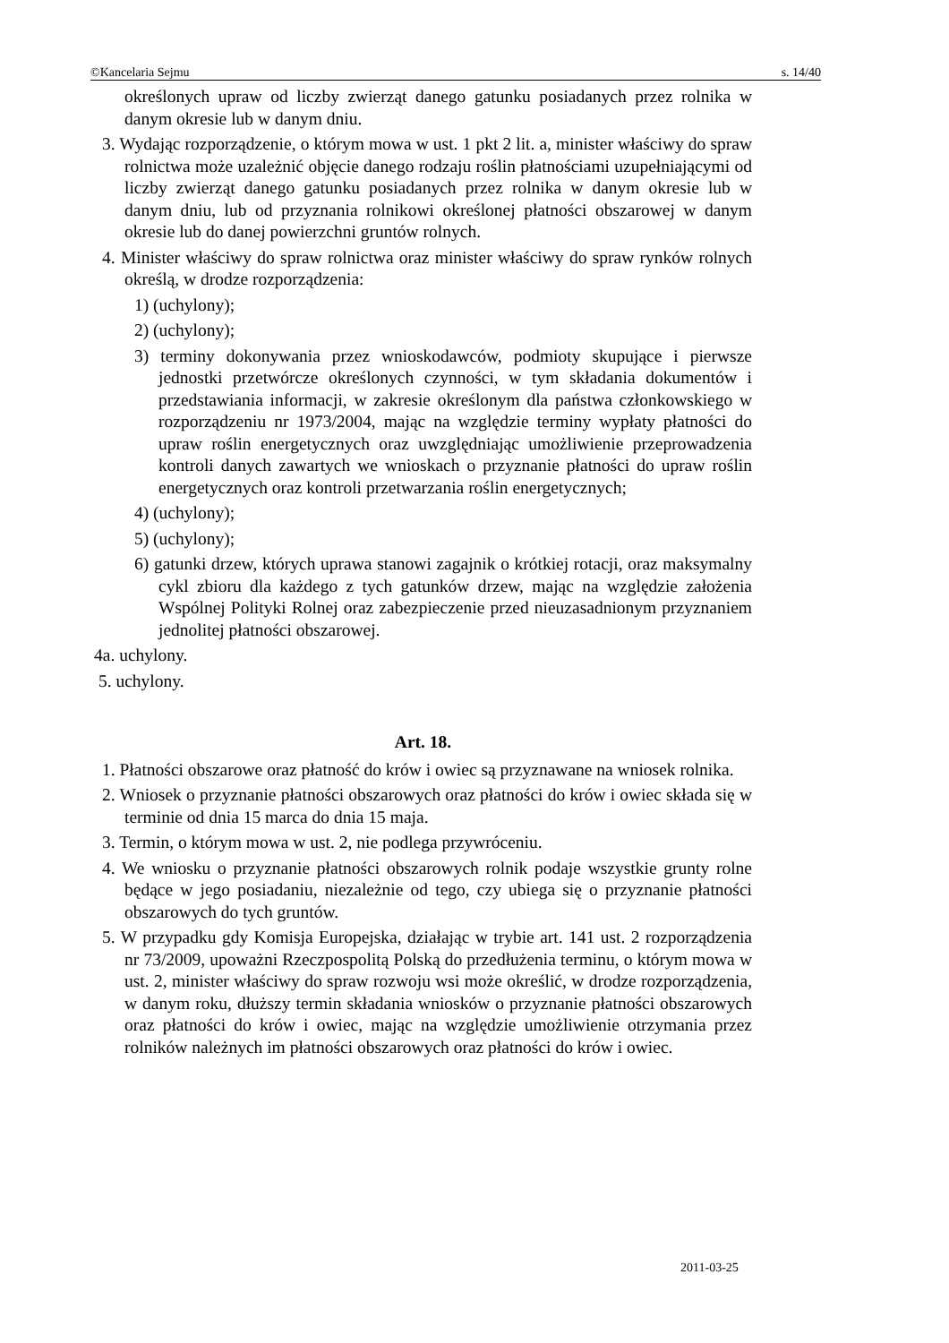©Kancelaria Sejmu s. 14/40
określonych upraw od liczby zwierząt danego gatunku posiadanych przez rolnika w danym okresie lub w danym dniu.
3. Wydając rozporządzenie, o którym mowa w ust. 1 pkt 2 lit. a, minister właściwy do spraw rolnictwa może uzależnić objęcie danego rodzaju roślin płatnościami uzupełniającymi od liczby zwierząt danego gatunku posiadanych przez rolnika w danym okresie lub w danym dniu, lub od przyznania rolnikowi określonej płatności obszarowej w danym okresie lub do danej powierzchni gruntów rolnych.
4. Minister właściwy do spraw rolnictwa oraz minister właściwy do spraw rynków rolnych określą, w drodze rozporządzenia:
1) (uchylony);
2) (uchylony);
3) terminy dokonywania przez wnioskodawców, podmioty skupujące i pierwsze jednostki przetwórcze określonych czynności, w tym składania dokumentów i przedstawiania informacji, w zakresie określonym dla państwa członkowskiego w rozporządzeniu nr 1973/2004, mając na względzie terminy wypłaty płatności do upraw roślin energetycznych oraz uwzględniając umożliwienie przeprowadzenia kontroli danych zawartych we wnioskach o przyznanie płatności do upraw roślin energetycznych oraz kontroli przetwarzania roślin energetycznych;
4) (uchylony);
5) (uchylony);
6) gatunki drzew, których uprawa stanowi zagajnik o krótkiej rotacji, oraz maksymalny cykl zbioru dla każdego z tych gatunków drzew, mając na względzie założenia Wspólnej Polityki Rolnej oraz zabezpieczenie przed nieuzasadnionym przyznaniem jednolitej płatności obszarowej.
4a. uchylony.
5. uchylony.
Art. 18.
1. Płatności obszarowe oraz płatność do krów i owiec są przyznawane na wniosek rolnika.
2. Wniosek o przyznanie płatności obszarowych oraz płatności do krów i owiec składa się w terminie od dnia 15 marca do dnia 15 maja.
3. Termin, o którym mowa w ust. 2, nie podlega przywróceniu.
4. We wniosku o przyznanie płatności obszarowych rolnik podaje wszystkie grunty rolne będące w jego posiadaniu, niezależnie od tego, czy ubiega się o przyznanie płatności obszarowych do tych gruntów.
5. W przypadku gdy Komisja Europejska, działając w trybie art. 141 ust. 2 rozporządzenia nr 73/2009, upoważni Rzeczpospolitą Polską do przedłużenia terminu, o którym mowa w ust. 2, minister właściwy do spraw rozwoju wsi może określić, w drodze rozporządzenia, w danym roku, dłuższy termin składania wniosków o przyznanie płatności obszarowych oraz płatności do krów i owiec, mając na względzie umożliwienie otrzymania przez rolników należnych im płatności obszarowych oraz płatności do krów i owiec.
2011-03-25